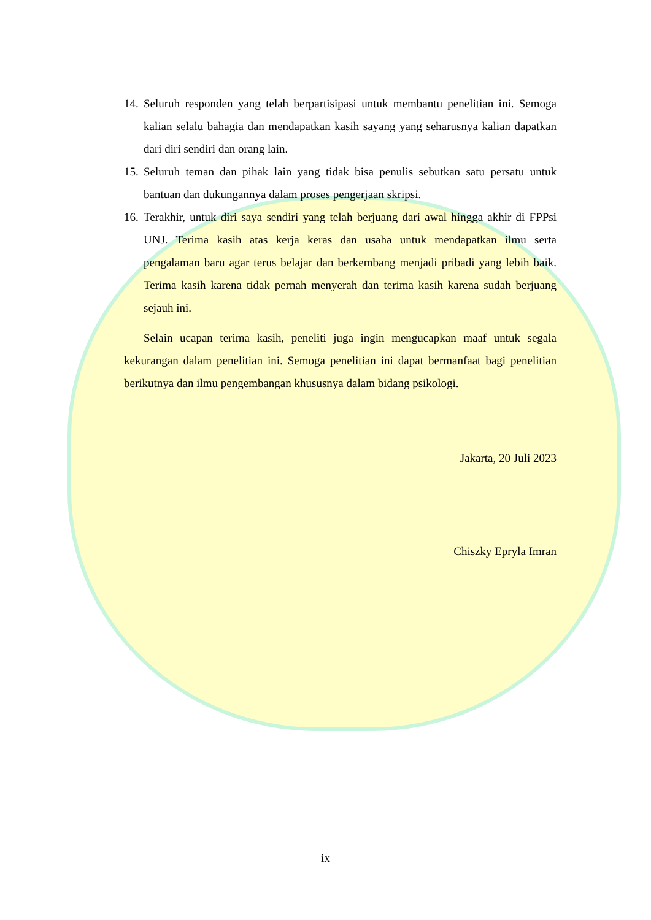14. Seluruh responden yang telah berpartisipasi untuk membantu penelitian ini. Semoga kalian selalu bahagia dan mendapatkan kasih sayang yang seharusnya kalian dapatkan dari diri sendiri dan orang lain.
15. Seluruh teman dan pihak lain yang tidak bisa penulis sebutkan satu persatu untuk bantuan dan dukungannya dalam proses pengerjaan skripsi.
16. Terakhir, untuk diri saya sendiri yang telah berjuang dari awal hingga akhir di FPPsi UNJ. Terima kasih atas kerja keras dan usaha untuk mendapatkan ilmu serta pengalaman baru agar terus belajar dan berkembang menjadi pribadi yang lebih baik. Terima kasih karena tidak pernah menyerah dan terima kasih karena sudah berjuang sejauh ini.
Selain ucapan terima kasih, peneliti juga ingin mengucapkan maaf untuk segala kekurangan dalam penelitian ini. Semoga penelitian ini dapat bermanfaat bagi penelitian berikutnya dan ilmu pengembangan khususnya dalam bidang psikologi.
Jakarta, 20 Juli 2023
Chiszky Epryla Imran
ix